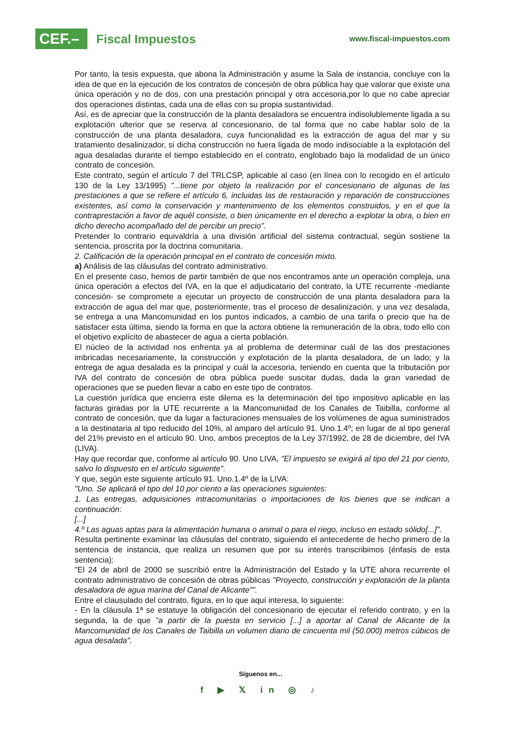CEF.–
Fiscal Impuestos
www.fiscal-impuestos.com
Por tanto, la tesis expuesta, que abona la Administración y asume la Sala de instancia, concluye con la idea de que en la ejecución de los contratos de concesión de obra pública hay que valorar que existe una única operación y no de dos, con una prestación principal y otra accesoria,por lo que no cabe apreciar dos operaciones distintas, cada una de ellas con su propia sustantividad.
Así, es de apreciar que la construcción de la planta desaladora se encuentra indisolublemente ligada a su explotación ulterior que se reserva al concesionario, de tal forma que no cabe hablar solo de la construcción de una planta desaladora, cuya funcionalidad es la extracción de agua del mar y su tratamiento desalinizador, si dicha construcción no fuera ligada de modo indisociable a la explotación del agua desaladas durante el tiempo establecido en el contrato, englobado bajo la modalidad de un único contrato de concesión.
Este contrato, según el artículo 7 del TRLCSP, aplicable al caso (en línea con lo recogido en el artículo 130 de la Ley 13/1995) "...tiene por objeto la realización por el concesionario de algunas de las prestaciones a que se refiere el artículo 6, incluidas las de restauración y reparación de construcciones existentes, así como la conservación y mantenimiento de los elementos construidos, y en el que la contraprestación a favor de aquél consiste, o bien únicamente en el derecho a explotar la obra, o bien en dicho derecho acompañado del de percibir un precio".
Pretender lo contrario equivaldría a una división artificial del sistema contractual, según sostiene la sentencia, proscrita por la doctrina comunitaria.
2. Calificación de la operación principal en el contrato de concesión mixto.
a) Análisis de las cláusulas del contrato administrativo.
En el presente caso, hemos de partir también de que nos encontramos ante un operación compleja, una única operación a efectos del IVA, en la que el adjudicatario del contrato, la UTE recurrente -mediante concesión- se compromete a ejecutar un proyecto de construcción de una planta desaladora para la extracción de agua del mar que, posteriormente, tras el proceso de desalinización, y una vez desalada, se entrega a una Mancomunidad en los puntos indicados, a cambio de una tarifa o precio que ha de satisfacer esta última, siendo la forma en que la actora obtiene la remuneración de la obra, todo ello con el objetivo explícito de abastecer de agua a cierta población.
El núcleo de la actividad nos enfrenta ya al problema de determinar cuál de las dos prestaciones imbricadas necesariamente, la construcción y explotación de la planta desaladora, de un lado; y la entrega de agua desalada es la principal y cuál la accesoria, teniendo en cuenta que la tributación por IVA del contrato de concesión de obra pública puede suscitar dudas, dada la gran variedad de operaciones que se pueden llevar a cabo en este tipo de contratos.
La cuestión jurídica que encierra este dilema es la determinación del tipo impositivo aplicable en las facturas giradas por la UTE recurrente a la Mancomunidad de los Canales de Taibilla, conforme al contrato de concesión, que da lugar a facturaciones mensuales de los volúmenes de agua suministrados a la destinataria al tipo reducido del 10%, al amparo del artículo 91. Uno.1.4º; en lugar de al tipo general del 21% previsto en el artículo 90. Uno, ambos preceptos de la Ley 37/1992, de 28 de diciembre, del IVA (LIVA).
Hay que recordar que, conforme al artículo 90. Uno LIVA, "El impuesto se exigirá al tipo del 21 por ciento, salvo lo dispuesto en el artículo siguiente".
Y que, según este siguiente artículo 91. Uno.1.4º de la LIVA:
"Uno. Se aplicará el tipo del 10 por ciento a las operaciones siguientes:
1. Las entregas, adquisiciones intracomunitarias o importaciones de los bienes que se indican a continuación:
[...]
4.º Las aguas aptas para la alimentación humana o animal o para el riego, incluso en estado sólido[...]".
Resulta pertinente examinar las cláusulas del contrato, siguiendo el antecedente de hecho primero de la sentencia de instancia, que realiza un resumen que por su interés transcribimos (énfasis de esta sentencia):
"El 24 de abril de 2000 se suscribió entre la Administración del Estado y la UTE ahora recurrente el contrato administrativo de concesión de obras públicas "Proyecto, construcción y explotación de la planta desaladora de agua marina del Canal de Alicante"".
Entre el clausulado del contrato, figura, en lo que aquí interesa, lo siguiente:
- En la cláusula 1ª se estatuye la obligación del concesionario de ejecutar el referido contrato, y en la segunda, la de que "a partir de la puesta en servicio [...] a aportar al Canal de Alicante de la Mancomunidad de los Canales de Taibilla un volumen diario de cincuenta mil (50.000) metros cúbicos de agua desalada".
Síguenos en...
f ▶ 𝕏 in ◎ ♪